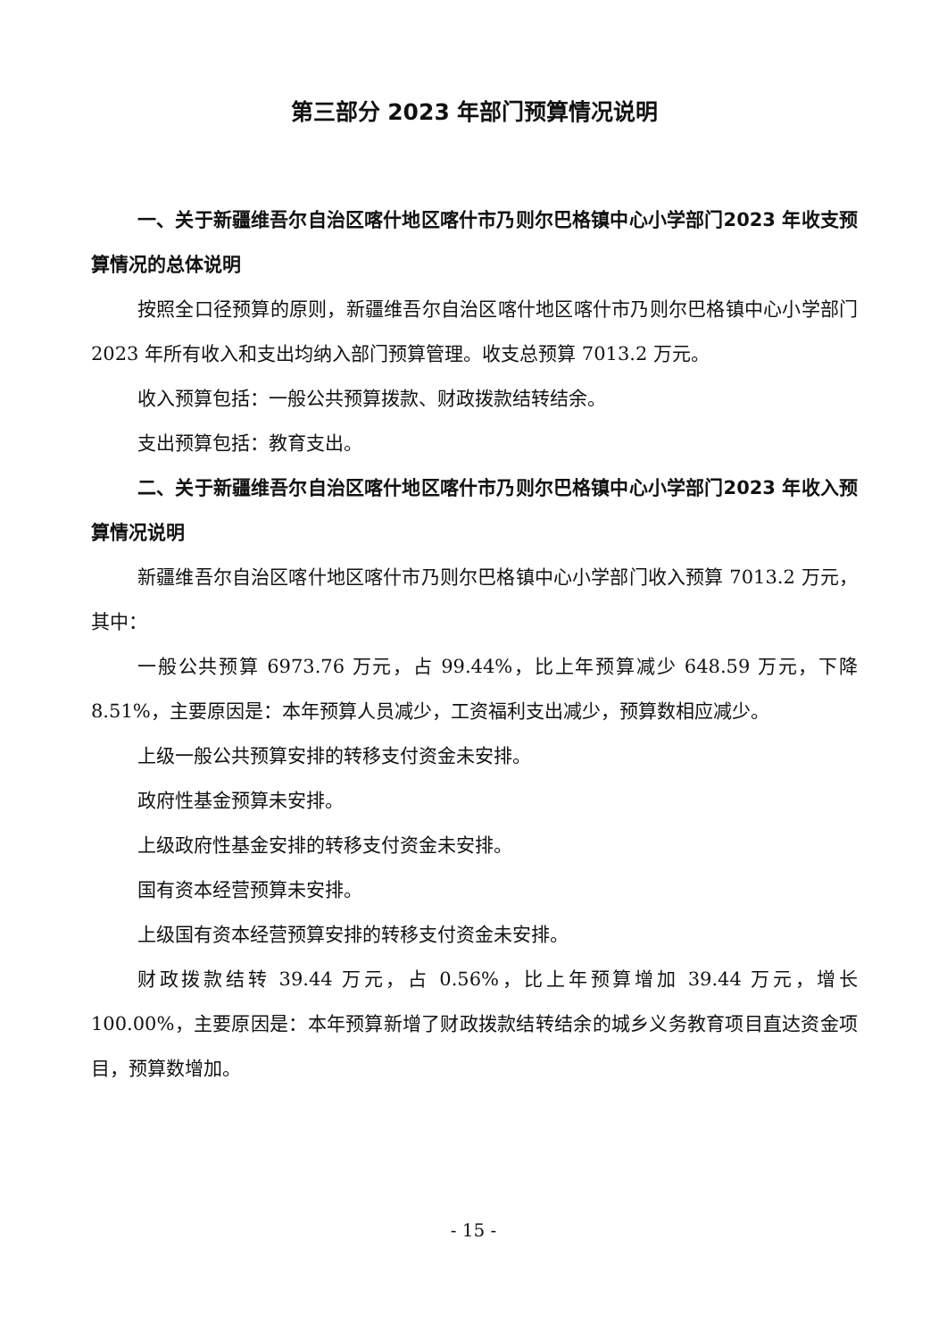第三部分 2023 年部门预算情况说明
一、关于新疆维吾尔自治区喀什地区喀什市乃则尔巴格镇中心小学部门2023 年收支预算情况的总体说明
按照全口径预算的原则，新疆维吾尔自治区喀什地区喀什市乃则尔巴格镇中心小学部门 2023 年所有收入和支出均纳入部门预算管理。收支总预算 7013.2 万元。
收入预算包括：一般公共预算拨款、财政拨款结转结余。
支出预算包括：教育支出。
二、关于新疆维吾尔自治区喀什地区喀什市乃则尔巴格镇中心小学部门2023 年收入预算情况说明
新疆维吾尔自治区喀什地区喀什市乃则尔巴格镇中心小学部门收入预算 7013.2 万元，其中：
一般公共预算 6973.76 万元，占 99.44%，比上年预算减少 648.59 万元，下降 8.51%，主要原因是：本年预算人员减少，工资福利支出减少，预算数相应减少。
上级一般公共预算安排的转移支付资金未安排。
政府性基金预算未安排。
上级政府性基金安排的转移支付资金未安排。
国有资本经营预算未安排。
上级国有资本经营预算安排的转移支付资金未安排。
财政拨款结转 39.44 万元，占 0.56%，比上年预算增加 39.44 万元，增长 100.00%，主要原因是：本年预算新增了财政拨款结转结余的城乡义务教育项目直达资金项目，预算数增加。
- 15 -